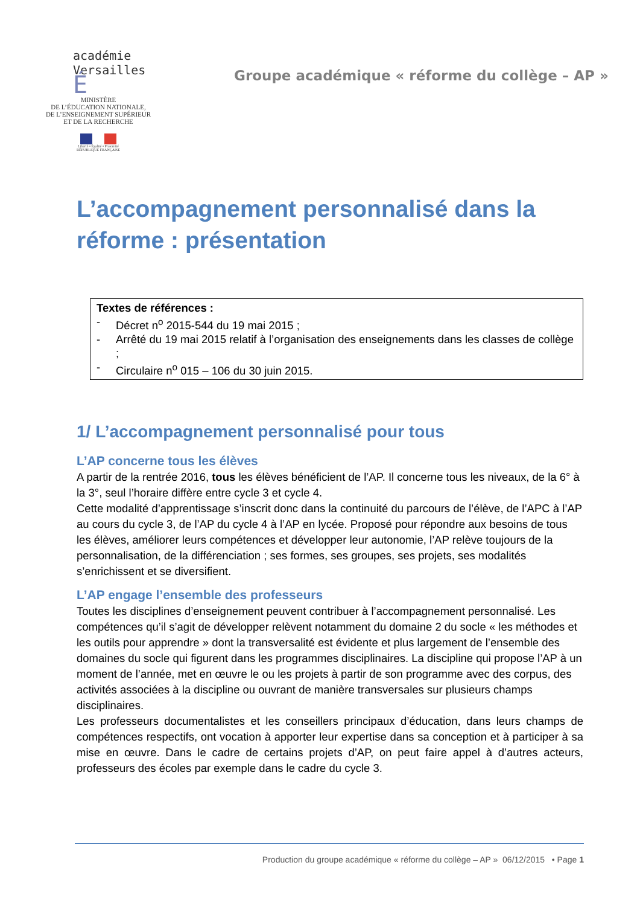académie
Versailles É
MINISTÈRE
DE L’ÉDUCATION NATIONALE,
DE L’ENSEIGNEMENT SUPÉRIEUR
ET DE LA RECHERCHE
Liberté • Égalité • Fraternité
RÉPUBLIQUE FRANÇAISE
Groupe académique « réforme du collège – AP »
L’accompagnement personnalisé dans la réforme : présentation
Textes de références :
- Décret n<sup>o</sup> 2015-544 du 19 mai 2015 ;
- Arrêté du 19 mai 2015 relatif à l’organisation des enseignements dans les classes de collège ;
- Circulaire n<sup>o</sup> 015 – 106 du 30 juin 2015.
1/ L’accompagnement personnalisé pour tous
L’AP concerne tous les élèves
A partir de la rentrée 2016, tous les élèves bénéficient de l’AP. Il concerne tous les niveaux, de la 6° à la 3°, seul l’horaire diffère entre cycle 3 et cycle 4.
Cette modalité d’apprentissage s’inscrit donc dans la continuité du parcours de l’élève, de l’APC à l’AP au cours du cycle 3, de l’AP du cycle 4 à l’AP en lycée. Proposé pour répondre aux besoins de tous les élèves, améliorer leurs compétences et développer leur autonomie, l’AP relève toujours de la personnalisation, de la différenciation ; ses formes, ses groupes, ses projets, ses modalités s’enrichissent et se diversifient.
L’AP engage l’ensemble des professeurs
Toutes les disciplines d’enseignement peuvent contribuer à l’accompagnement personnalisé. Les compétences qu’il s’agit de développer relèvent notamment du domaine 2 du socle « les méthodes et les outils pour apprendre » dont la transversalité est évidente et plus largement de l’ensemble des domaines du socle qui figurent dans les programmes disciplinaires. La discipline qui propose l’AP à un moment de l’année, met en œuvre le ou les projets à partir de son programme avec des corpus, des activités associées à la discipline ou ouvrant de manière transversales sur plusieurs champs disciplinaires.
Les professeurs documentalistes et les conseillers principaux d’éducation, dans leurs champs de compétences respectifs, ont vocation à apporter leur expertise dans sa conception et à participer à sa mise en œuvre. Dans le cadre de certains projets d’AP, on peut faire appel à d’autres acteurs, professeurs des écoles par exemple dans le cadre du cycle 3.
Production du groupe académique « réforme du collège – AP » 06/12/2015 • Page 1